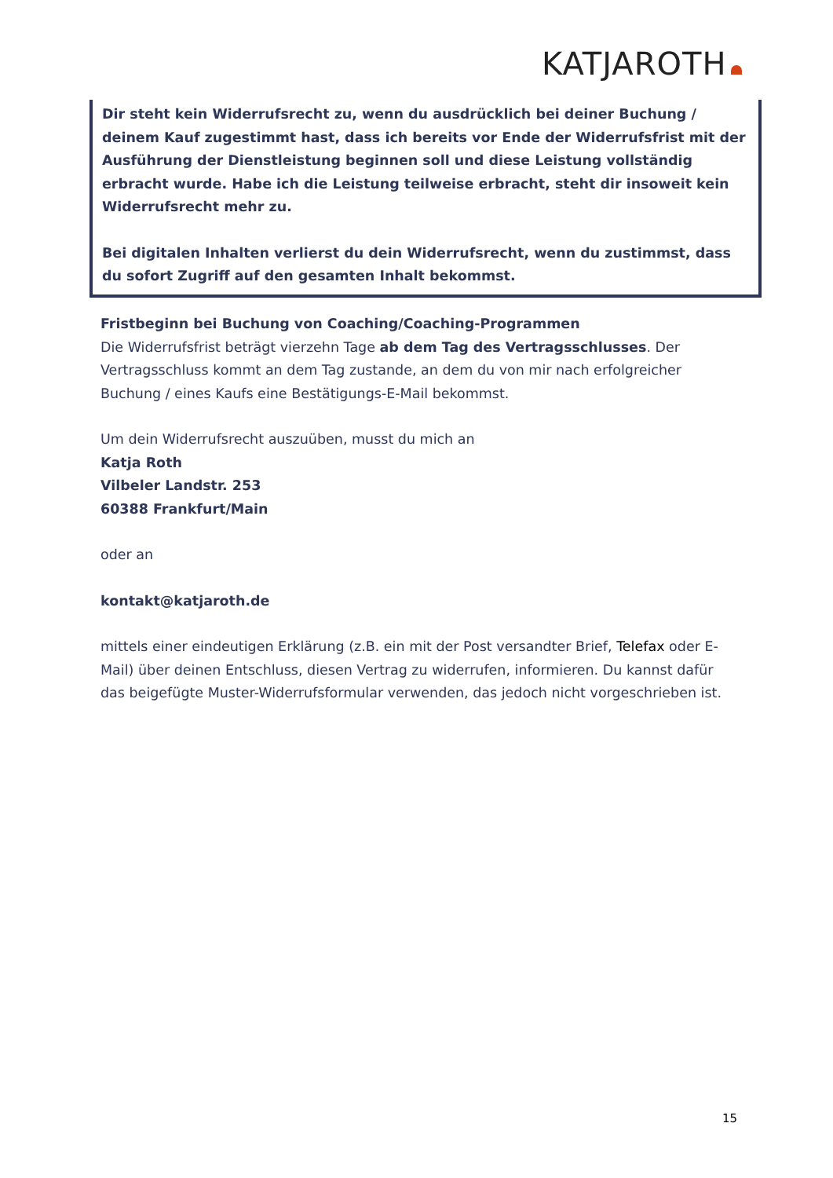KATJAROTH
Dir steht kein Widerrufsrecht zu, wenn du ausdrücklich bei deiner Buchung / deinem Kauf zugestimmt hast, dass ich bereits vor Ende der Widerrufsfrist mit der Ausführung der Dienstleistung beginnen soll und diese Leistung vollständig erbracht wurde. Habe ich die Leistung teilweise erbracht, steht dir insoweit kein Widerrufsrecht mehr zu.
Bei digitalen Inhalten verlierst du dein Widerrufsrecht, wenn du zustimmst, dass du sofort Zugriff auf den gesamten Inhalt bekommst.
Fristbeginn bei Buchung von Coaching/Coaching-Programmen
Die Widerrufsfrist beträgt vierzehn Tage ab dem Tag des Vertragsschlusses. Der Vertragsschluss kommt an dem Tag zustande, an dem du von mir nach erfolgreicher Buchung / eines Kaufs eine Bestätigungs-E-Mail bekommst.
Um dein Widerrufsrecht auszuüben, musst du mich an
Katja Roth
Vilbeler Landstr. 253
60388 Frankfurt/Main
oder an
kontakt@katjaroth.de
mittels einer eindeutigen Erklärung (z.B. ein mit der Post versandter Brief, Telefax oder E-Mail) über deinen Entschluss, diesen Vertrag zu widerrufen, informieren. Du kannst dafür das beigefügte Muster-Widerrufsformular verwenden, das jedoch nicht vorgeschrieben ist.
15